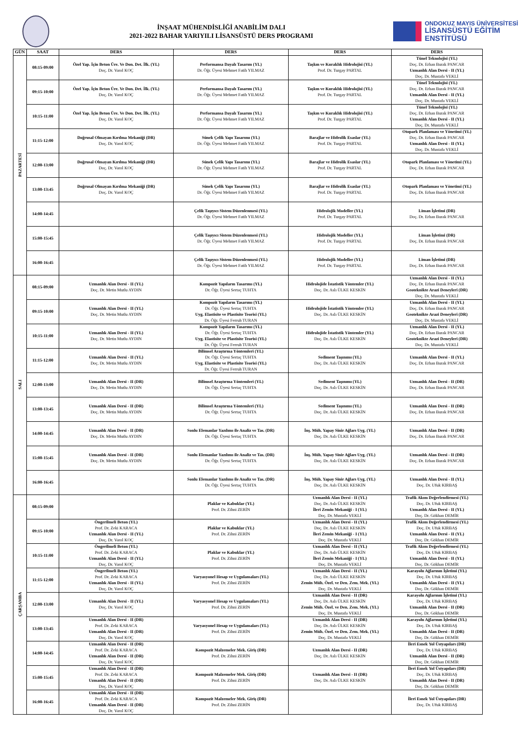İNŞAAT MÜHENDİSLİĞİ ANABİLİM DALI
2021-2022 BAHAR YARIYILI LİSANSÜSTÜ DERS PROGRAMI
ONDOKUZ MAYIS ÜNİVERSİTESİ
LİSANSÜSTÜ EĞİTİM
ENSTİTÜSÜ
| GÜN | SAAT | DERS | DERS | DERS | DERS |
| --- | --- | --- | --- | --- | --- |
| PAZARTESİ | 08:15-09:00 | Özel Yap. İçin Beton Üre. Ve Don. Det. İlk. (YL) Doç. Dr. Varol KOÇ | Performansa Dayalı Tasarım (YL) Dr. Öğr. Üyesi Mehmet Fatih YILMAZ | Taşkın ve Kuraklık Hidrolojisi (YL) Prof. Dr. Turgay PARTAL | Tünel Teknolojisi (YL) Doç. Dr. Erhan Burak PANCAR Uzmanlık Alan Dersi - II (YL) Doç. Dr. Mustafa VEKLİ |
| | 09:15-10:00 | Özel Yap. İçin Beton Üre. Ve Don. Det. İlk. (YL) Doç. Dr. Varol KOÇ | Performansa Dayalı Tasarım (YL) Dr. Öğr. Üyesi Mehmet Fatih YILMAZ | Taşkın ve Kuraklık Hidrolojisi (YL) Prof. Dr. Turgay PARTAL | Tünel Teknolojisi (YL) Doç. Dr. Erhan Burak PANCAR Uzmanlık Alan Dersi - II (YL) Doç. Dr. Mustafa VEKLİ |
| | 10:15-11:00 | Özel Yap. İçin Beton Üre. Ve Don. Det. İlk. (YL) Doç. Dr. Varol KOÇ | Performansa Dayalı Tasarım (YL) Dr. Öğr. Üyesi Mehmet Fatih YILMAZ | Taşkın ve Kuraklık Hidrolojisi (YL) Prof. Dr. Turgay PARTAL | Tünel Teknolojisi (YL) Doç. Dr. Erhan Burak PANCAR Uzmanlık Alan Dersi - II (YL) Doç. Dr. Mustafa VEKLİ |
| | 11:15-12:00 | Doğrusal Olmayan Kırılma Mekaniği (DR) Doç. Dr. Varol KOÇ | Sünek Çelik Yapı Tasarımı (YL) Dr. Öğr. Üyesi Mehmet Fatih YILMAZ | Barajlar ve Hidrolik Esaslar (YL) Prof. Dr. Turgay PARTAL | Otopark Planlaması ve Yönetimi (YL) Doç. Dr. Erhan Burak PANCAR Uzmanlık Alan Dersi - II (YL) Doç. Dr. Mustafa VEKLİ |
| | 12:00-13:00 | Doğrusal Olmayan Kırılma Mekaniği (DR) Doç. Dr. Varol KOÇ | Sünek Çelik Yapı Tasarımı (YL) Dr. Öğr. Üyesi Mehmet Fatih YILMAZ | Barajlar ve Hidrolik Esaslar (YL) Prof. Dr. Turgay PARTAL | Otopark Planlaması ve Yönetimi (YL) Doç. Dr. Erhan Burak PANCAR |
| | 13:00-13:45 | Doğrusal Olmayan Kırılma Mekaniği (DR) Doç. Dr. Varol KOÇ | Sünek Çelik Yapı Tasarımı (YL) Dr. Öğr. Üyesi Mehmet Fatih YILMAZ | Barajlar ve Hidrolik Esaslar (YL) Prof. Dr. Turgay PARTAL | Otopark Planlaması ve Yönetimi (YL) Doç. Dr. Erhan Burak PANCAR |
| | 14:00-14:45 | | Çelik Taşıyıcı Sistem Düzenlenmesi (YL) Dr. Öğr. Üyesi Mehmet Fatih YILMAZ | Hidrolojik Modeller (YL) Prof. Dr. Turgay PARTAL | Liman İşletimi (DR) Doç. Dr. Erhan Burak PANCAR |
| | 15:00-15:45 | | Çelik Taşıyıcı Sistem Düzenlenmesi (YL) Dr. Öğr. Üyesi Mehmet Fatih YILMAZ | Hidrolojik Modeller (YL) Prof. Dr. Turgay PARTAL | Liman İşletimi (DR) Doç. Dr. Erhan Burak PANCAR |
| | 16:00-16:45 | | Çelik Taşıyıcı Sistem Düzenlenmesi (YL) Dr. Öğr. Üyesi Mehmet Fatih YILMAZ | Hidrolojik Modeller (YL) Prof. Dr. Turgay PARTAL | Liman İşletimi (DR) Doç. Dr. Erhan Burak PANCAR |
| SALI | 08:15-09:00 | Uzmanlık Alan Dersi - II (YL) Doç. Dr. Metin Mutlu AYDIN | Kompozit Yapıların Tasarımı (YL) Dr. Öğr. Üyesi Sertaç TUHTA | Hidrolojide İstatistik Yöntemler (YL) Doç. Dr. Aslı ÜLKE KESKİN | Uzmanlık Alan Dersi - II (YL) Doç. Dr. Erhan Burak PANCAR Geoteknikte Arazi Deneyleri (DR) Doç. Dr. Mustafa VEKLİ |
| | 09:15-10:00 | Uzmanlık Alan Dersi - II (YL) Doç. Dr. Metin Mutlu AYDIN | Kompozit Yapıların Tasarımı (YL) Dr. Öğr. Üyesi Sertaç TUHTA Uyg. Elastisite ve Plastisite Teorisi (YL) Dr. Öğr. Üyesi Ferruh TURAN | Hidrolojide İstatistik Yöntemler (YL) Doç. Dr. Aslı ÜLKE KESKİN | Uzmanlık Alan Dersi - II (YL) Doç. Dr. Erhan Burak PANCAR Geoteknikte Arazi Deneyleri (DR) Doç. Dr. Mustafa VEKLİ |
| | 10:15-11:00 | Uzmanlık Alan Dersi - II (YL) Doç. Dr. Metin Mutlu AYDIN | Kompozit Yapıların Tasarımı (YL) Dr. Öğr. Üyesi Sertaç TUHTA Uyg. Elastisite ve Plastisite Teorisi (YL) Dr. Öğr. Üyesi Ferruh TURAN | Hidrolojide İstatistik Yöntemler (YL) Doç. Dr. Aslı ÜLKE KESKİN | Uzmanlık Alan Dersi - II (YL) Doç. Dr. Erhan Burak PANCAR Geoteknikte Arazi Deneyleri (DR) Doç. Dr. Mustafa VEKLİ |
| | 11:15-12:00 | Uzmanlık Alan Dersi - II (YL) Doç. Dr. Metin Mutlu AYDIN | Bilimsel Araştırma Yöntemleri (YL) Dr. Öğr. Üyesi Sertaç TUHTA Uyg. Elastisite ve Plastisite Teorisi (YL) Dr. Öğr. Üyesi Ferruh TURAN | Sediment Taşınımı (YL) Doç. Dr. Aslı ÜLKE KESKİN | Uzmanlık Alan Dersi - II (YL) Doç. Dr. Erhan Burak PANCAR |
| | 12:00-13:00 | Uzmanlık Alan Dersi - II (DR) Doç. Dr. Metin Mutlu AYDIN | Bilimsel Araştırma Yöntemleri (YL) Dr. Öğr. Üyesi Sertaç TUHTA | Sediment Taşınımı (YL) Doç. Dr. Aslı ÜLKE KESKİN | Uzmanlık Alan Dersi - II (DR) Doç. Dr. Erhan Burak PANCAR |
| | 13:00-13:45 | Uzmanlık Alan Dersi - II (DR) Doç. Dr. Metin Mutlu AYDIN | Bilimsel Araştırma Yöntemleri (YL) Dr. Öğr. Üyesi Sertaç TUHTA | Sediment Taşınımı (YL) Doç. Dr. Aslı ÜLKE KESKİN | Uzmanlık Alan Dersi - II (DR) Doç. Dr. Erhan Burak PANCAR |
| | 14:00-14:45 | Uzmanlık Alan Dersi - II (DR) Doç. Dr. Metin Mutlu AYDIN | Sonlu Elemanlar Yazılımı ile Analiz ve Tas. (DR) Dr. Öğr. Üyesi Sertaç TUHTA | İnş. Müh. Yapay Sinir Ağları Uyg. (YL) Doç. Dr. Aslı ÜLKE KESKİN | Uzmanlık Alan Dersi - II (DR) Doç. Dr. Erhan Burak PANCAR |
| | 15:00-15:45 | Uzmanlık Alan Dersi - II (DR) Doç. Dr. Metin Mutlu AYDIN | Sonlu Elemanlar Yazılımı ile Analiz ve Tas. (DR) Dr. Öğr. Üyesi Sertaç TUHTA | İnş. Müh. Yapay Sinir Ağları Uyg. (YL) Doç. Dr. Aslı ÜLKE KESKİN | Uzmanlık Alan Dersi - II (DR) Doç. Dr. Erhan Burak PANCAR |
| | 16:00-16:45 | | Sonlu Elemanlar Yazılımı ile Analiz ve Tas. (DR) Dr. Öğr. Üyesi Sertaç TUHTA | İnş. Müh. Yapay Sinir Ağları Uyg. (YL) Doç. Dr. Aslı ÜLKE KESKİN | Uzmanlık Alan Dersi - II (YL) Doç. Dr. Ufuk KIRBAŞ |
| ÇARŞAMBA | 08:15-09:00 | | Plaklar ve Kabuklar (YL) Prof. Dr. Zihni ZERİN | Uzmanlık Alan Dersi - II (YL) Doç. Dr. Aslı ÜLKE KESKİN İleri Zemin Mekaniği - I (YL) Doç. Dr. Mustafa VEKLİ | Trafik Akım Değerlendirmesi (YL) Doç. Dr. Ufuk KIRBAŞ Uzmanlık Alan Dersi - II (YL) Doç. Dr. Gökhan DEMİR |
| | 09:15-10:00 | Öngerilmeli Beton (YL) Prof. Dr. Zeki KARACA Uzmanlık Alan Dersi - II (YL) Doç. Dr. Varol KOÇ | Plaklar ve Kabuklar (YL) Prof. Dr. Zihni ZERİN | Uzmanlık Alan Dersi - II (YL) Doç. Dr. Aslı ÜLKE KESKİN İleri Zemin Mekaniği - I (YL) Doç. Dr. Mustafa VEKLİ | Trafik Akım Değerlendirmesi (YL) Doç. Dr. Ufuk KIRBAŞ Uzmanlık Alan Dersi - II (YL) Doç. Dr. Gökhan DEMİR |
| | 10:15-11:00 | Öngerilmeli Beton (YL) Prof. Dr. Zeki KARACA Uzmanlık Alan Dersi - II (YL) Doç. Dr. Varol KOÇ | Plaklar ve Kabuklar (YL) Prof. Dr. Zihni ZERİN | Uzmanlık Alan Dersi - II (YL) Doç. Dr. Aslı ÜLKE KESKİN İleri Zemin Mekaniği - I (YL) Doç. Dr. Mustafa VEKLİ | Trafik Akım Değerlendirmesi (YL) Doç. Dr. Ufuk KIRBAŞ Uzmanlık Alan Dersi - II (YL) Doç. Dr. Gökhan DEMİR |
| | 11:15-12:00 | Öngerilmeli Beton (YL) Prof. Dr. Zeki KARACA Uzmanlık Alan Dersi - II (YL) Doç. Dr. Varol KOÇ | Varyasyonel Hesap ve Uygulamaları (YL) Prof. Dr. Zihni ZERİN | Uzmanlık Alan Dersi - II (YL) Doç. Dr. Aslı ÜLKE KESKİN Zemin Müh. Özel. ve Den. Zem. Mek. (YL) Doç. Dr. Mustafa VEKLİ | Karayolu Ağlarının İşletimi (YL) Doç. Dr. Ufuk KIRBAŞ Uzmanlık Alan Dersi - II (YL) Doç. Dr. Gökhan DEMİR |
| | 12:00-13:00 | Uzmanlık Alan Dersi - II (YL) Doç. Dr. Varol KOÇ | Varyasyonel Hesap ve Uygulamaları (YL) Prof. Dr. Zihni ZERİN | Uzmanlık Alan Dersi - II (DR) Doç. Dr. Aslı ÜLKE KESKİN Zemin Müh. Özel. ve Den. Zem. Mek. (YL) Doç. Dr. Mustafa VEKLİ | Karayolu Ağlarının İşletimi (YL) Doç. Dr. Ufuk KIRBAŞ Uzmanlık Alan Dersi - II (DR) Doç. Dr. Gökhan DEMİR |
| | 13:00-13:45 | Uzmanlık Alan Dersi - II (DR) Prof. Dr. Zeki KARACA Uzmanlık Alan Dersi - II (DR) Doç. Dr. Varol KOÇ | Varyasyonel Hesap ve Uygulamaları (YL) Prof. Dr. Zihni ZERİN | Uzmanlık Alan Dersi - II (DR) Doç. Dr. Aslı ÜLKE KESKİN Zemin Müh. Özel. ve Den. Zem. Mek. (YL) Doç. Dr. Mustafa VEKLİ | Karayolu Ağlarının İşletimi (YL) Doç. Dr. Ufuk KIRBAŞ Uzmanlık Alan Dersi - II (DR) Doç. Dr. Gökhan DEMİR |
| | 14:00-14:45 | Uzmanlık Alan Dersi - II (DR) Prof. Dr. Zeki KARACA Uzmanlık Alan Dersi - II (DR) Doç. Dr. Varol KOÇ | Kompozit Malzemeler Mek. Giriş (DR) Prof. Dr. Zihni ZERİN | Uzmanlık Alan Dersi - II (DR) Doç. Dr. Aslı ÜLKE KESKİN | İleri Esnek Yol Üstyapıları (DR) Doç. Dr. Ufuk KIRBAŞ Uzmanlık Alan Dersi - II (DR) Doç. Dr. Gökhan DEMİR |
| | 15:00-15:45 | Uzmanlık Alan Dersi - II (DR) Prof. Dr. Zeki KARACA Uzmanlık Alan Dersi - II (DR) Doç. Dr. Varol KOÇ | Kompozit Malzemeler Mek. Giriş (DR) Prof. Dr. Zihni ZERİN | Uzmanlık Alan Dersi - II (DR) Doç. Dr. Aslı ÜLKE KESKİN | İleri Esnek Yol Üstyapıları (DR) Doç. Dr. Ufuk KIRBAŞ Uzmanlık Alan Dersi - II (DR) Doç. Dr. Gökhan DEMİR |
| | 16:00-16:45 | Uzmanlık Alan Dersi - II (DR) Prof. Dr. Zeki KARACA Uzmanlık Alan Dersi - II (DR) Doç. Dr. Varol KOÇ | Kompozit Malzemeler Mek. Giriş (DR) Prof. Dr. Zihni ZERİN | | İleri Esnek Yol Üstyapıları (DR) Doç. Dr. Ufuk KIRBAŞ |